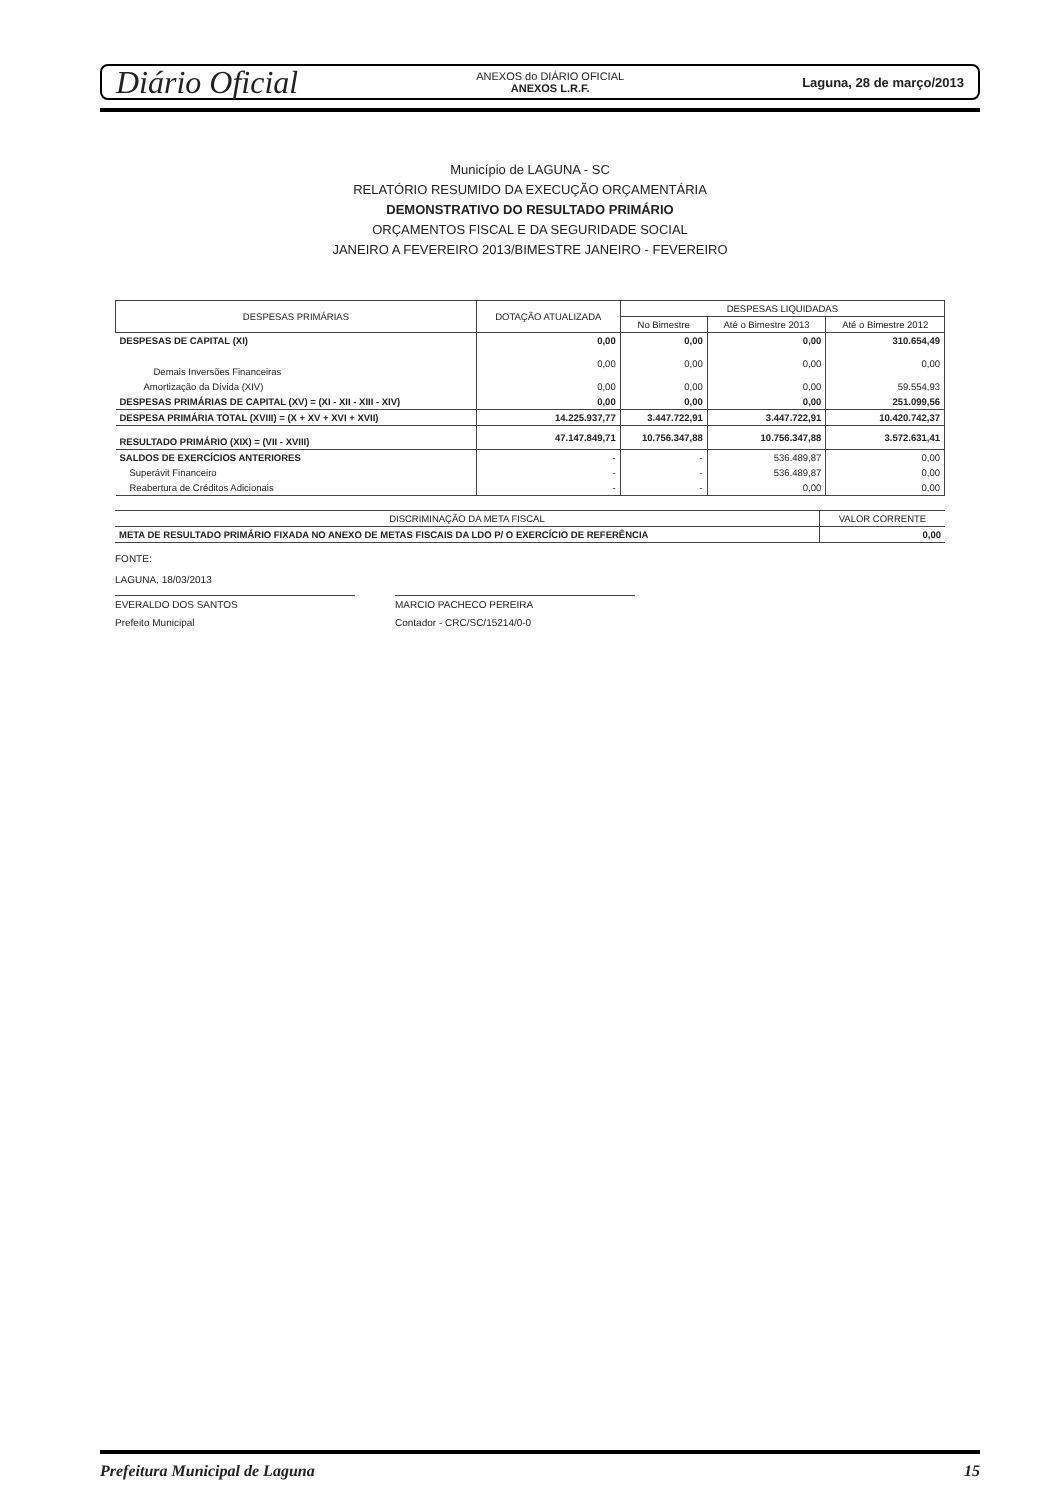Diário Oficial ANEXOS do DIÁRIO OFICIAL
ANEXOS L.R.F. Laguna, 28 de março/2013
Município de LAGUNA - SC
RELATÓRIO RESUMIDO DA EXECUÇÃO ORÇAMENTÁRIA
DEMONSTRATIVO DO RESULTADO PRIMÁRIO
ORÇAMENTOS FISCAL E DA SEGURIDADE SOCIAL
JANEIRO A FEVEREIRO 2013/BIMESTRE JANEIRO - FEVEREIRO
| DESPESAS PRIMÁRIAS | DOTAÇÃO ATUALIZADA | DESPESAS LIQUIDADAS | | |
| --- | --- | --- | --- | --- |
| | | No Bimestre | Até o Bimestre 2013 | Até o Bimestre 2012 |
| DESPESAS DE CAPITAL (XI) | 0,00 | 0,00 | 0,00 | 310.654,49 |
| Demais Inversões Financeiras | 0,00 | 0,00 | 0,00 | 0,00 |
| Amortização da Dívida (XIV) | 0,00 | 0,00 | 0,00 | 59.554,93 |
| DESPESAS PRIMÁRIAS DE CAPITAL (XV) = (XI - XII - XIII - XIV) | 0,00 | 0,00 | 0,00 | 251.099,56 |
| DESPESA PRIMÁRIA TOTAL (XVIII) = (X + XV + XVI + XVII) | 14.225.937,77 | 3.447.722,91 | 3.447.722,91 | 10.420.742,37 |
| RESULTADO PRIMÁRIO (XIX) = (VII - XVIII) | 47.147.849,71 | 10.756.347,88 | 10.756.347,88 | 3.572.631,41 |
| SALDOS DE EXERCÍCIOS ANTERIORES | - | - | 536.489,87 | 0,00 |
| Superávit Financeiro | - | - | 536.489,87 | 0,00 |
| Reabertura de Créditos Adicionais | - | - | 0,00 | 0,00 |
| DISCRIMINAÇÃO DA META FISCAL | VALOR CORRENTE |
| --- | --- |
| META DE RESULTADO PRIMÁRIO FIXADA NO ANEXO DE METAS FISCAIS DA LDO P/ O EXERCÍCIO DE REFERÊNCIA | 0,00 |
FONTE:
LAGUNA, 18/03/2013
EVERALDO DOS SANTOS
Prefeito Municipal
MARCIO PACHECO PEREIRA
Contador - CRC/SC/15214/0-0
Prefeitura Municipal de Laguna 15